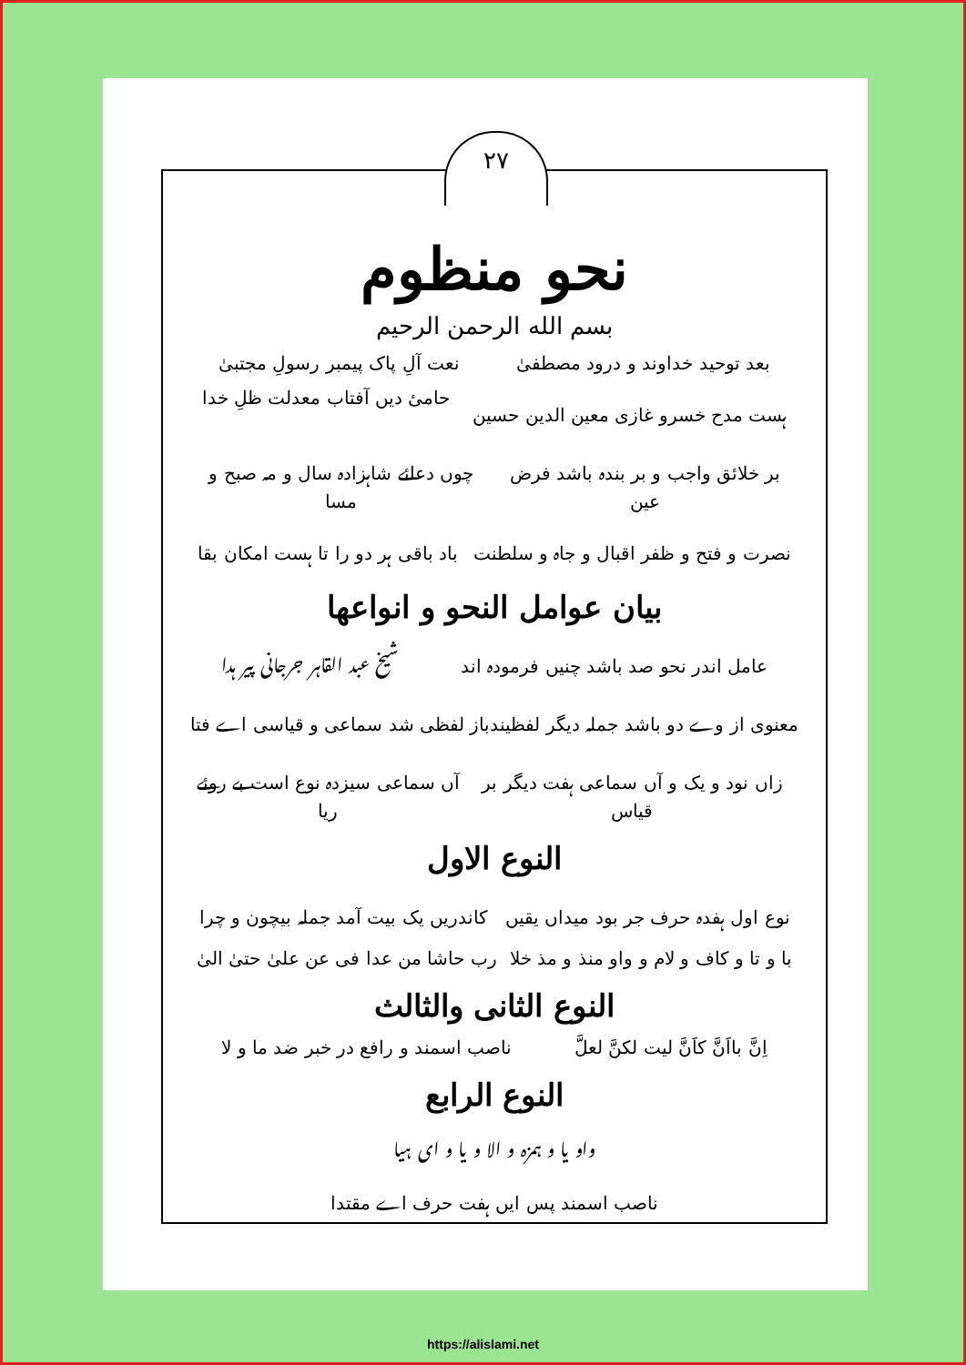۲۷
نحو منظوم
بسم الله الرحمن الرحيم
بعد توحید خداوند و درود مصطفیٰ نعت آلِ پاک پیمبر رسولِ مجتبیٰ
ہست مدح خسرو غازی معین الدین حسین حامیٔ دیں آفتاب معدلت ظلِ خدا
بر خلائق واجب و بر بندہ باشد فرض عین چوں دعائے شاہزادہ سال و مہ صبح و مسا
نصرت و فتح و ظفر اقبال و جاہ و سلطنت باد باقی ہر دو را تا ہست امکان بقا
بیان عوامل النحو و انواعها
عامل اندر نحو صد باشد چنیں فرمودہ اند شیخ عبد القاہر جرجانی پیر ہدا
معنوی از وے دو باشد جملہ دیگر لفظیند باز لفظی شد سماعی و قیاسی اے فتا
زاں نود و یک و آں سماعی ہفت دیگر بر قیاس آں سماعی سیزدہ نوع است بے روئے ریا
النوع الاول
نوع اول ہفدہ حرف جر بود میداں یقیں کاندریں یک بیت آمد جملہ بیچون و چرا
با و تا و کاف و لام و واو منذ و مذ خلا رب حاشا من عدا فی عن علیٰ حتیٰ الیٰ
النوع الثانی والثالث
اِنَّ بااَنَّ کاَنَّ لیت لکنَّ لعلَّ ناصب اسمند و رافع در خبر ضد ما و لا
النوع الرابع
واو یا و ہمزہ و الا و یا و ای ہیا
ناصب اسمند پس ایں ہفت حرف اے مقتدا
https://alislami.net